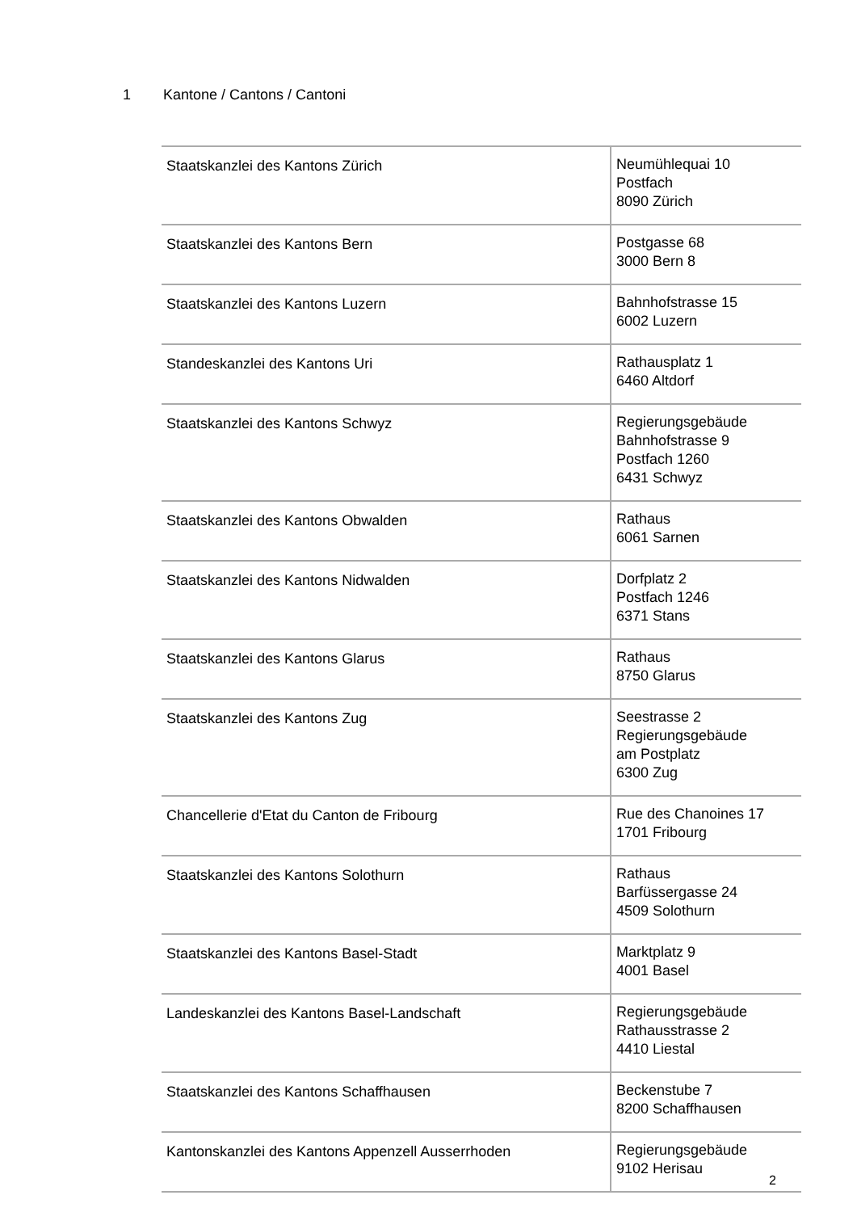1 Kantone / Cantons / Cantoni
| Staatskanzlei des Kantons Zürich | Neumühlequai 10 Postfach 8090 Zürich |
| Staatskanzlei des Kantons Bern | Postgasse 68 3000 Bern 8 |
| Staatskanzlei des Kantons Luzern | Bahnhofstrasse 15 6002 Luzern |
| Standeskanzlei des Kantons Uri | Rathausplatz 1 6460 Altdorf |
| Staatskanzlei des Kantons Schwyz | Regierungsgebäude Bahnhofstrasse 9 Postfach 1260 6431 Schwyz |
| Staatskanzlei des Kantons Obwalden | Rathaus 6061 Sarnen |
| Staatskanzlei des Kantons Nidwalden | Dorfplatz 2 Postfach 1246 6371 Stans |
| Staatskanzlei des Kantons Glarus | Rathaus 8750 Glarus |
| Staatskanzlei des Kantons Zug | Seestrasse 2 Regierungsgebäude am Postplatz 6300 Zug |
| Chancellerie d'Etat du Canton de Fribourg | Rue des Chanoines 17 1701 Fribourg |
| Staatskanzlei des Kantons Solothurn | Rathaus Barfüssergasse 24 4509 Solothurn |
| Staatskanzlei des Kantons Basel-Stadt | Marktplatz 9 4001 Basel |
| Landeskanzlei des Kantons Basel-Landschaft | Regierungsgebäude Rathausstrasse 2 4410 Liestal |
| Staatskanzlei des Kantons Schaffhausen | Beckenstube 7 8200 Schaffhausen |
| Kantonskanzlei des Kantons Appenzell Ausserrhoden | Regierungsgebäude 9102 Herisau |
2